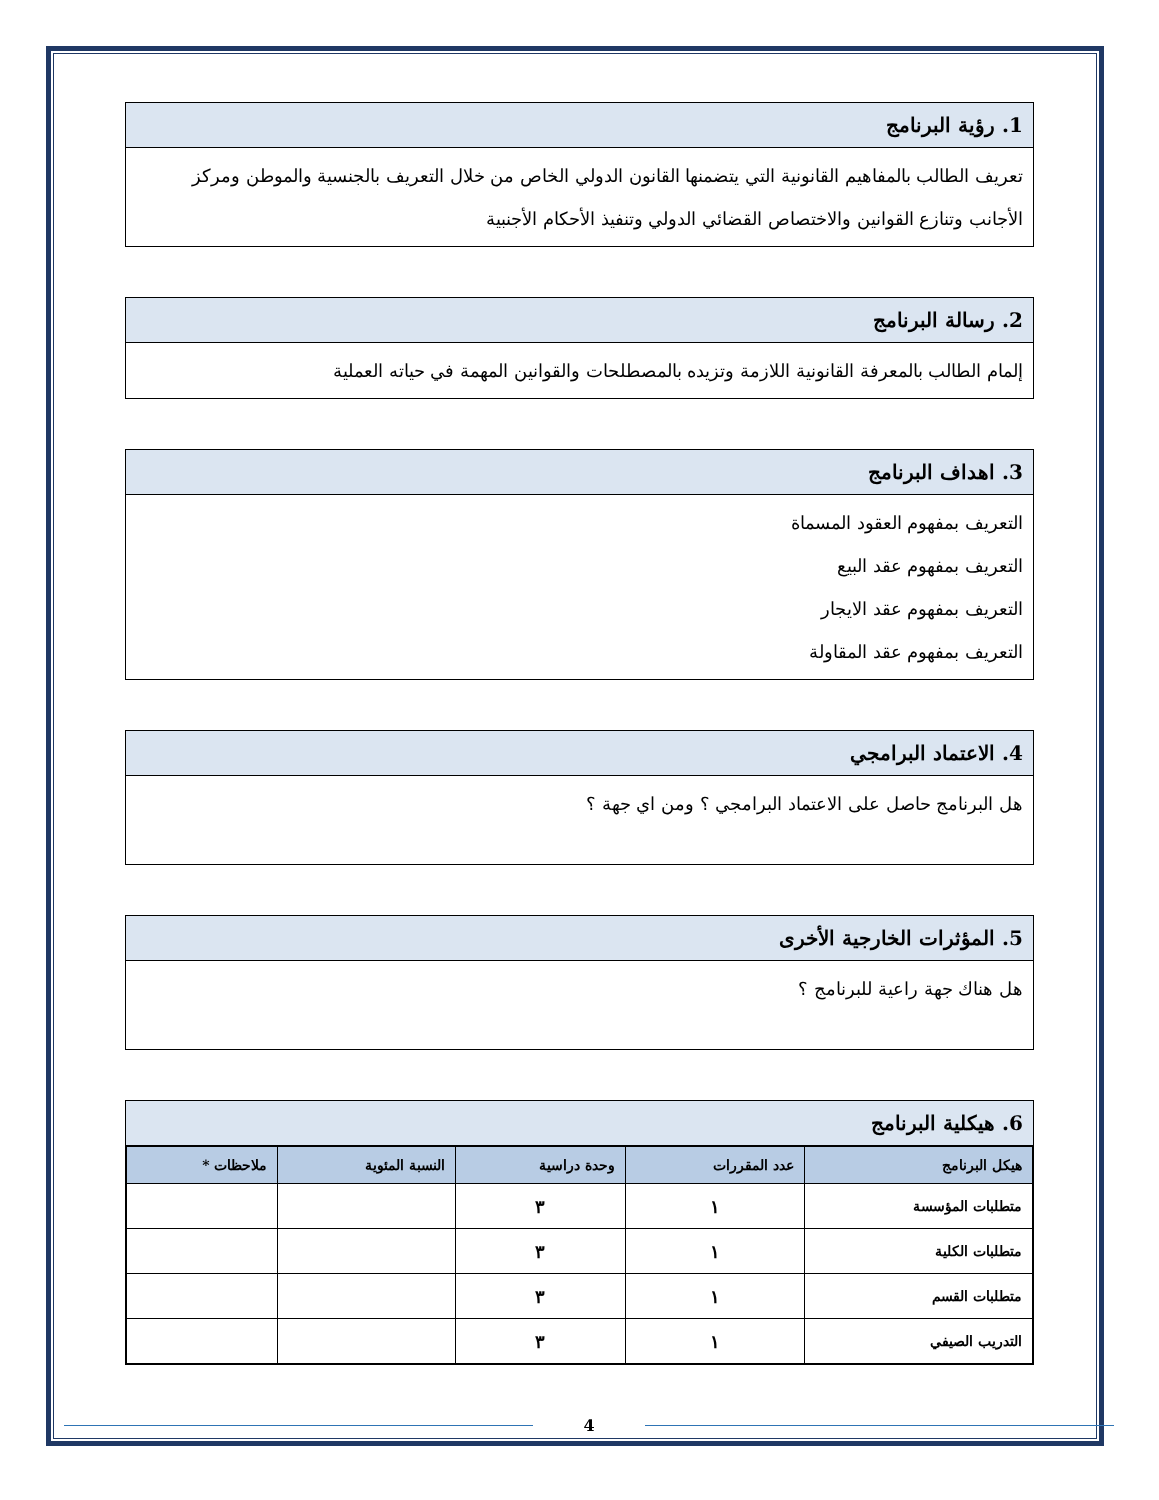1. رؤية البرنامج
تعريف الطالب بالمفاهيم القانونية التي يتضمنها القانون الدولي الخاص من خلال التعريف بالجنسية والموطن ومركز الأجانب وتنازع القوانين والاختصاص القضائي الدولي وتنفيذ الأحكام الأجنبية
2. رسالة البرنامج
إلمام الطالب بالمعرفة القانونية اللازمة وتزيده بالمصطلحات والقوانين المهمة في حياته العملية
3. اهداف البرنامج
التعريف بمفهوم العقود المسماة
التعريف بمفهوم عقد البيع
التعريف بمفهوم عقد الايجار
التعريف بمفهوم عقد المقاولة
4. الاعتماد البرامجي
هل البرنامج حاصل على الاعتماد البرامجي ؟ ومن اي جهة ؟
5. المؤثرات الخارجية الأخرى
هل هناك جهة راعية للبرنامج ؟
6. هيكلية البرنامج
| هيكل البرنامج | عدد المقررات | وحدة دراسية | النسبة المئوية | ملاحظات * |
| --- | --- | --- | --- | --- |
| متطلبات المؤسسة | ١ | ٣ | | |
| متطلبات الكلية | ١ | ٣ | | |
| متطلبات القسم | ١ | ٣ | | |
| التدريب الصيفي | ١ | ٣ | | |
4